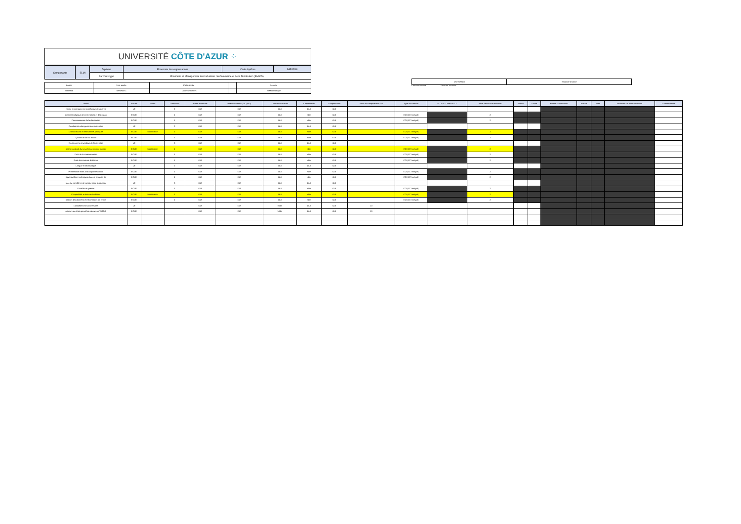UNIVERSITÉ CÔTE D'AZUR ⁘
| Composante | ELMI | Diplôme | Economie des organisations | Code diplôme | IMEOR18 |
| | | Parcours type | Économie et Management des Industries du Commerce et de la Distribution (EMICD) | | |
| Année | 1ère année | Code Année : | | Session |
| Semestre | Semestre 1 | Code Semestre : | | Session Unique |
| 1ère session | Seconde Chance |
| Libellé | Nature | Statut | Coefficient | Notes attendues | Résultat attendu (ACQ/AJ) | Conservation note | Capitalisable | Compensable | Seuil de compensation /20 | Type de contrôle | Si CC&CT coef du CT | Nbre d'évalution minimum | Nature | Durée | Format d'évaluation | Nature | Durée | Modalités de mise en œuvre | Commentaires |
| --- | --- | --- | --- | --- | --- | --- | --- | --- | --- | --- | --- | --- | --- | --- | --- | --- | --- | --- | --- |
| nomie et management stratégique des entrep | UE | | 2 | OUI | OUI | OUI | OUI | OUI | | | | | | | | | | | |
| ement stratégique des entreprises et des organ | ECUE | | 1 | OUI | OUI | OUI | NON | OUI | | CCI (CC Intégral) | | 2 | | | | | | | |
| Connaissances de la distribution | ECUE | | 1 | OUI | OUI | OUI | NON | OUI | | CCI (CC Intégral) | | 2 | | | | | | | |
| Conduite du changement en entreprise | UE | | 2 | OUI | OUI | OUI | OUI | OUI | | | | | | | | | | | |
| Droit du travail et instruments juridiques | ECUE | Modification | 1 | OUI | OUI | OUI | NON | OUI | | CCI (CC Intégral) | | 2 | | | | | | | |
| Qualité de vie au travail | ECUE | | 1 | OUI | OUI | OUI | NON | OUI | | CCI (CC Intégral) | | 2 | | | | | | | |
| Environnement juridique de l'entreprise | UE | | 3 | OUI | OUI | OUI | OUI | OUI | | | | | | | | | | | |
| oit international du travail et gestion de la mob | ECUE | Modification | 1 | OUI | OUI | OUI | NON | OUI | | CCI (CC Intégral) | | 2 | | | | | | | |
| Droit de la consommation | ECUE | | 1 | OUI | OUI | OUI | NON | OUI | | CCI (CC Intégral) | | 2 | | | | | | | |
| Droit des contrats d'affaires | ECUE | | 1 | OUI | OUI | OUI | NON | OUI | | CCI (CC Intégral) | | 2 | | | | | | | |
| Langue et informatique | UE | | 2 | OUI | OUI | OUI | OUI | OUI | | | | | | | | | | | |
| Professional skills and corporate culture | ECUE | | 1 | OUI | OUI | OUI | NON | OUI | | CCI (CC Intégral) | | 2 | | | | | | | |
| tique (outils et techniques du web, progiciel de | ECUE | | 1 | OUI | OUI | OUI | NON | OUI | | CCI (CC Intégral) | | 2 | | | | | | | |
| taux du contrôle et de gestion et de la comptal | UE | | 3 | OUI | OUI | OUI | OUI | OUI | | | | | | | | | | | |
| Contrôle de gestion | ECUE | | 1 | OUI | OUI | OUI | NON | OUI | | CCI (CC Intégral) | | 2 | | | | | | | |
| Comptabilité et lecture des bilans | ECUE | Modification | 1 | OUI | OUI | OUI | NON | OUI | | CCI (CC Intégral) | | 2 | | | | | | | |
| oitation des données et informations de l'entre | ECUE | | 1 | OUI | OUI | OUI | NON | OUI | | CCI (CC Intégral) | | 2 | | | | | | | |
| Compétences transversales | UE | | | OUI | OUI | NON | OUI | OUI | 10 | | | | | | | | | | |
| mineure au choix parmi les mineures d'ELMI/E | ECUE | | | OUI | OUI | NON | OUI | OUI | 10 | | | | | | | | | | |
Contrôle continu Contrôle Terminal